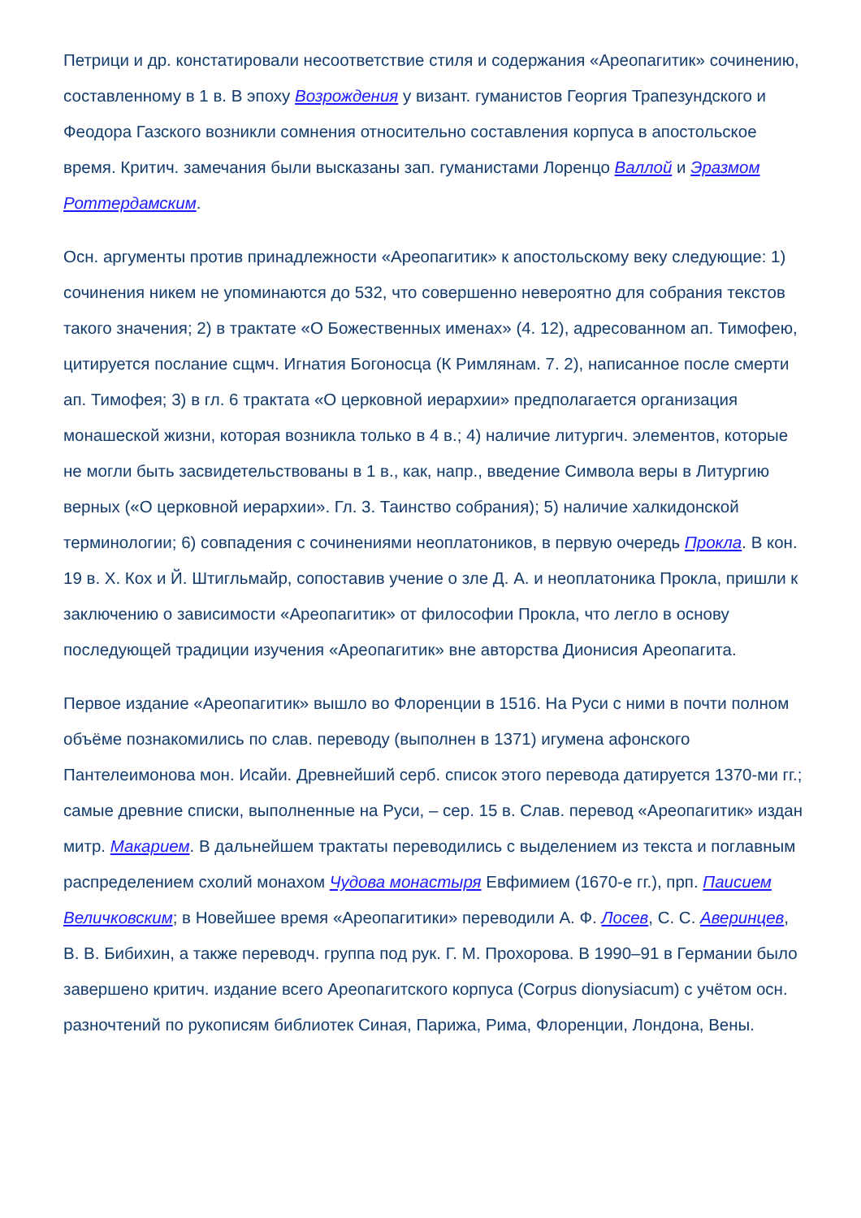Петрици и др. констатировали несоответствие стиля и содержания «Ареопагитик» сочинению, составленному в 1 в. В эпоху Возрождения у визант. гуманистов Георгия Трапезундского и Феодора Газского возникли сомнения относительно составления корпуса в апостольское время. Критич. замечания были высказаны зап. гуманистами Лоренцо Валлой и Эразмом Роттердамским.
Осн. аргументы против принадлежности «Ареопагитик» к апостольскому веку следующие: 1) сочинения никем не упоминаются до 532, что совершенно невероятно для собрания текстов такого значения; 2) в трактате «О Божественных именах» (4. 12), адресованном ап. Тимофею, цитируется послание сщмч. Игнатия Богоносца (К Римлянам. 7. 2), написанное после смерти ап. Тимофея; 3) в гл. 6 трактата «О церковной иерархии» предполагается организация монашеской жизни, которая возникла только в 4 в.; 4) наличие литургич. элементов, которые не могли быть засвидетельствованы в 1 в., как, напр., введение Символа веры в Литургию верных («О церковной иерархии». Гл. 3. Таинство собрания); 5) наличие халкидонской терминологии; 6) совпадения с сочинениями неоплатоников, в первую очередь Прокла. В кон. 19 в. Х. Кох и Й. Штигльмайр, сопоставив учение о зле Д. А. и неоплатоника Прокла, пришли к заключению о зависимости «Ареопагитик» от философии Прокла, что легло в основу последующей традиции изучения «Ареопагитик» вне авторства Дионисия Ареопагита.
Первое издание «Ареопагитик» вышло во Флоренции в 1516. На Руси с ними в почти полном объёме познакомились по слав. переводу (выполнен в 1371) игумена афонского Пантелеимонова мон. Исайи. Древнейший серб. список этого перевода датируется 1370-ми гг.; самые древние списки, выполненные на Руси, – сер. 15 в. Слав. перевод «Ареопагитик» издан митр. Макарием. В дальнейшем трактаты переводились с выделением из текста и поглавным распределением схолий монахом Чудова монастыря Евфимием (1670-е гг.), прп. Паисием Величковским; в Новейшее время «Ареопагитики» переводили А. Ф. Лосев, С. С. Аверинцев, В. В. Бибихин, а также переводч. группа под рук. Г. М. Прохорова. В 1990–91 в Германии было завершено критич. издание всего Ареопагитского корпуса (Corpus dionysiacum) с учётом осн. разночтений по рукописям библиотек Синая, Парижа, Рима, Флоренции, Лондона, Вены.